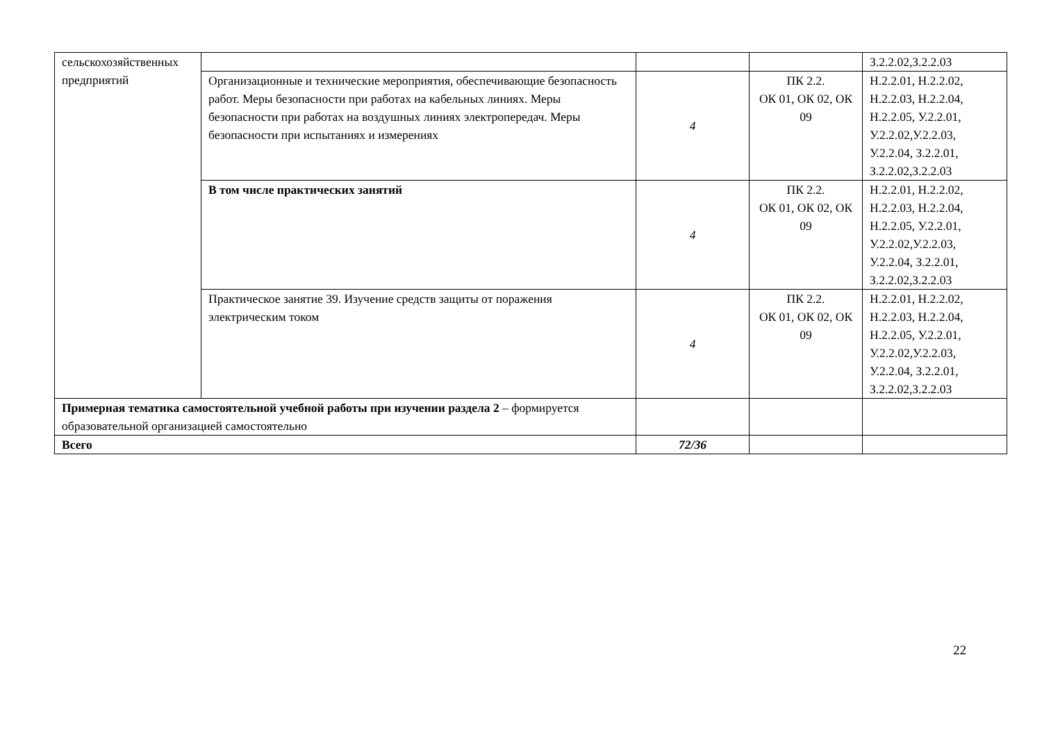| сельскохозяйственных предприятий | | | | З.2.2.02,З.2.2.03 |
| | Организационные и технические мероприятия, обеспечивающие безопасность работ. Меры безопасности при работах на кабельных линиях. Меры безопасности при работах на воздушных линиях электропередач. Меры безопасности при испытаниях и измерениях | 4 | ПК 2.2. ОК 01, ОК 02, ОК 09 | Н.2.2.01, Н.2.2.02, Н.2.2.03, Н.2.2.04, Н.2.2.05, У.2.2.01, У.2.2.02,У.2.2.03, У.2.2.04, З.2.2.01, З.2.2.02,З.2.2.03 |
| | В том числе практических занятий | 4 | ПК 2.2. ОК 01, ОК 02, ОК 09 | Н.2.2.01, Н.2.2.02, Н.2.2.03, Н.2.2.04, Н.2.2.05, У.2.2.01, У.2.2.02,У.2.2.03, У.2.2.04, З.2.2.01, З.2.2.02,З.2.2.03 |
| | Практическое занятие 39. Изучение средств защиты от поражения электрическим током | 4 | ПК 2.2. ОК 01, ОК 02, ОК 09 | Н.2.2.01, Н.2.2.02, Н.2.2.03, Н.2.2.04, Н.2.2.05, У.2.2.01, У.2.2.02,У.2.2.03, У.2.2.04, З.2.2.01, З.2.2.02,З.2.2.03 |
| Примерная тематика самостоятельной учебной работы при изучении раздела 2 – формируется образовательной организацией самостоятельно | | | | |
| Всего | | 72/36 | | |
22